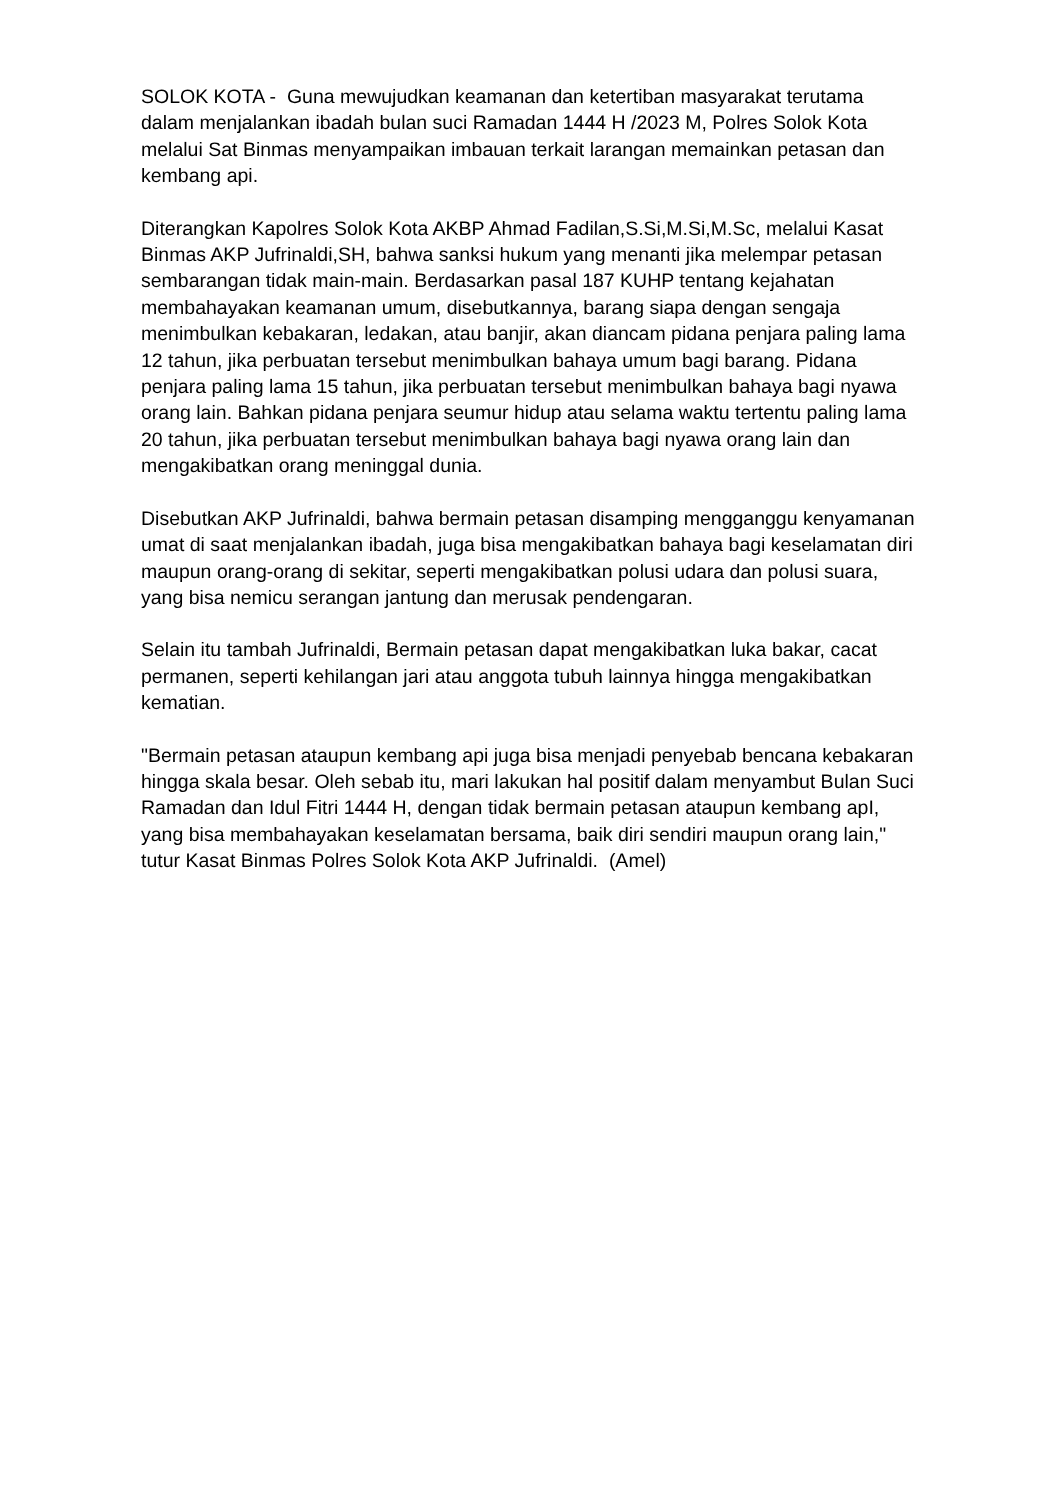SOLOK KOTA - Guna mewujudkan keamanan dan ketertiban masyarakat terutama dalam menjalankan ibadah bulan suci Ramadan 1444 H /2023 M, Polres Solok Kota melalui Sat Binmas menyampaikan imbauan terkait larangan memainkan petasan dan kembang api.
Diterangkan Kapolres Solok Kota AKBP Ahmad Fadilan,S.Si,M.Si,M.Sc, melalui Kasat Binmas AKP Jufrinaldi,SH, bahwa sanksi hukum yang menanti jika melempar petasan sembarangan tidak main-main. Berdasarkan pasal 187 KUHP tentang kejahatan membahayakan keamanan umum, disebutkannya, barang siapa dengan sengaja menimbulkan kebakaran, ledakan, atau banjir, akan diancam pidana penjara paling lama 12 tahun, jika perbuatan tersebut menimbulkan bahaya umum bagi barang. Pidana penjara paling lama 15 tahun, jika perbuatan tersebut menimbulkan bahaya bagi nyawa orang lain. Bahkan pidana penjara seumur hidup atau selama waktu tertentu paling lama 20 tahun, jika perbuatan tersebut menimbulkan bahaya bagi nyawa orang lain dan mengakibatkan orang meninggal dunia.
Disebutkan AKP Jufrinaldi, bahwa bermain petasan disamping mengganggu kenyamanan umat di saat menjalankan ibadah, juga bisa mengakibatkan bahaya bagi keselamatan diri maupun orang-orang di sekitar, seperti mengakibatkan polusi udara dan polusi suara, yang bisa nemicu serangan jantung dan merusak pendengaran.
Selain itu tambah Jufrinaldi, Bermain petasan dapat mengakibatkan luka bakar, cacat permanen, seperti kehilangan jari atau anggota tubuh lainnya hingga mengakibatkan kematian.
"Bermain petasan ataupun kembang api juga bisa menjadi penyebab bencana kebakaran hingga skala besar. Oleh sebab itu, mari lakukan hal positif dalam menyambut Bulan Suci Ramadan dan Idul Fitri 1444 H, dengan tidak bermain petasan ataupun kembang apI, yang bisa membahayakan keselamatan bersama, baik diri sendiri maupun orang lain," tutur Kasat Binmas Polres Solok Kota AKP Jufrinaldi. (Amel)